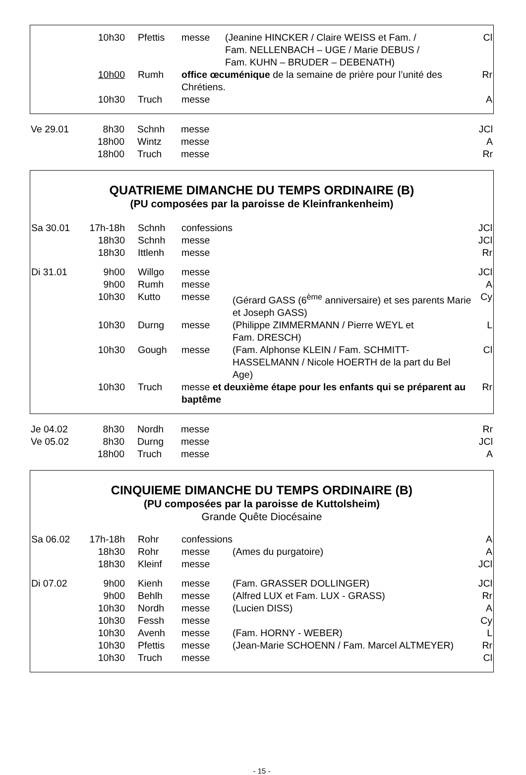| | 10h30 | Pfettis | messe | (Jeanine HINCKER / Claire WEISS et Fam. / Fam. NELLENBACH – UGE / Marie DEBUS / Fam. KUHN – BRUDER – DEBENATH) | Cl |
| | 10h00 | Rumh | office œcuménique de la semaine de prière pour l’unité des Chrétiens. | | Rr |
| | 10h30 | Truch | messe | | A |
| Ve 29.01 | 8h30 | Schnh | messe | | JCl |
| | 18h00 | Wintz | messe | | A |
| | 18h00 | Truch | messe | | Rr |
QUATRIEME DIMANCHE DU TEMPS ORDINAIRE (B)
(PU composées par la paroisse de Kleinfrankenheim)
| Sa 30.01 | 17h-18h | Schnh | confessions | | JCl |
| | 18h30 | Schnh | messe | | JCl |
| | 18h30 | Ittlenh | messe | | Rr |
| Di 31.01 | 9h00 | Willgo | messe | | JCl |
| | 9h00 | Rumh | messe | | A |
| | 10h30 | Kutto | messe | (Gérard GASS (6<sup>ème</sup> anniversaire) et ses parents Marie et Joseph GASS) | Cy |
| | 10h30 | Durng | messe | (Philippe ZIMMERMANN / Pierre WEYL et Fam. DRESCH) | L |
| | 10h30 | Gough | messe | (Fam. Alphonse KLEIN / Fam. SCHMITT-HASSELMANN / Nicole HOERTH de la part du Bel Age) | Cl |
| | 10h30 | Truch | messe et deuxième étape pour les enfants qui se préparent au baptême | | Rr |
| Je 04.02 | 8h30 | Nordh | messe | | Rr |
| Ve 05.02 | 8h30 | Durng | messe | | JCl |
| | 18h00 | Truch | messe | | A |
CINQUIEME DIMANCHE DU TEMPS ORDINAIRE (B)
(PU composées par la paroisse de Kuttolsheim)
Grande Quête Diocésaine
| Sa 06.02 | 17h-18h | Rohr | confessions | | A |
| | 18h30 | Rohr | messe | (Ames du purgatoire) | A |
| | 18h30 | Kleinf | messe | | JCl |
| Di 07.02 | 9h00 | Kienh | messe | (Fam. GRASSER DOLLINGER) | JCl |
| | 9h00 | Behlh | messe | (Alfred LUX et Fam. LUX - GRASS) | Rr |
| | 10h30 | Nordh | messe | (Lucien DISS) | A |
| | 10h30 | Fessh | messe | | Cy |
| | 10h30 | Avenh | messe | (Fam. HORNY - WEBER) | L |
| | 10h30 | Pfettis | messe | (Jean-Marie SCHOENN / Fam. Marcel ALTMEYER) | Rr |
| | 10h30 | Truch | messe | | Cl |
- 15 -